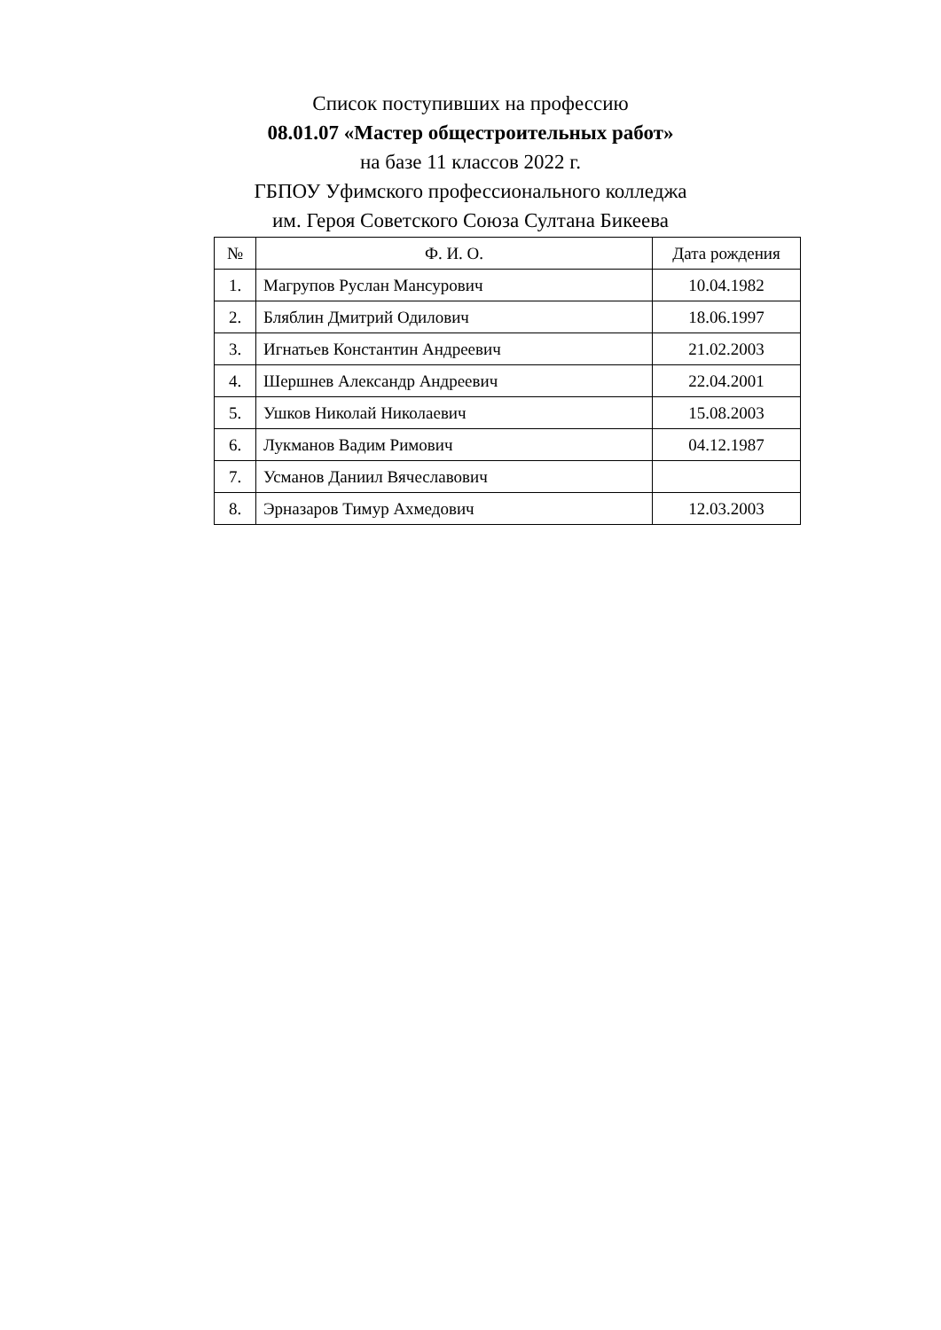Список поступивших на профессию
08.01.07 «Мастер общестроительных работ»
на базе 11 классов 2022 г.
ГБПОУ Уфимского профессионального колледжа
им. Героя Советского Союза Султана Бикеева
| № | Ф. И. О. | Дата рождения |
| --- | --- | --- |
| 1. | Магрупов Руслан Мансурович | 10.04.1982 |
| 2. | Бляблин Дмитрий Одилович | 18.06.1997 |
| 3. | Игнатьев Константин Андреевич | 21.02.2003 |
| 4. | Шершнев Александр Андреевич | 22.04.2001 |
| 5. | Ушков Николай Николаевич | 15.08.2003 |
| 6. | Лукманов Вадим Римович | 04.12.1987 |
| 7. | Усманов Даниил Вячеславович | |
| 8. | Эрназаров Тимур Ахмедович | 12.03.2003 |